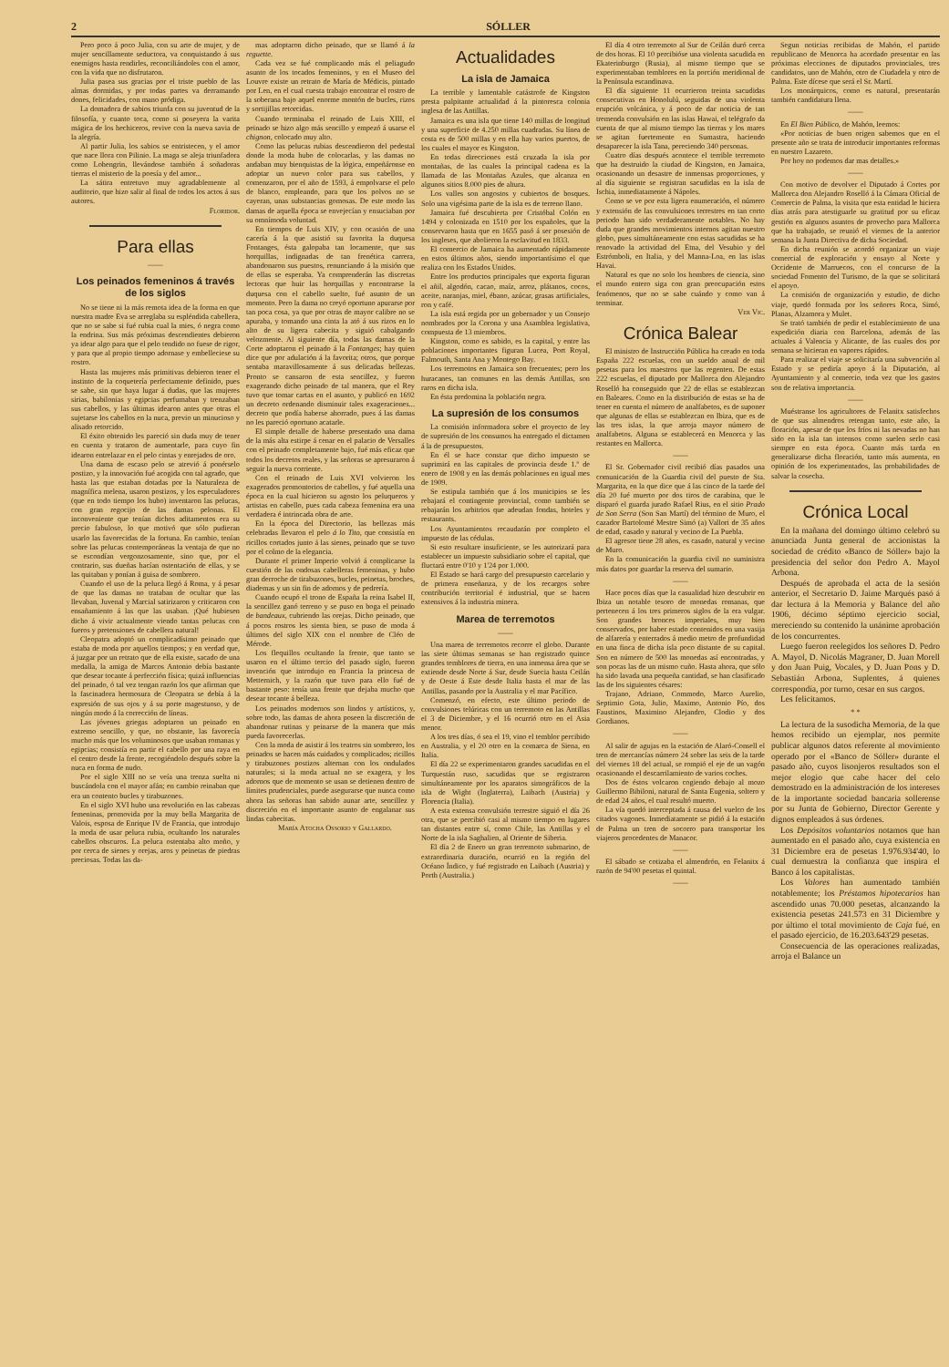2 SÓLLER
Pero poco á poco Julia, con su arte de mujer, y de mujer sencillamente seductora, va conquistando á sus enemigos hasta rendirles, reconciliándoles con el amor, con la vida que no disfrutaron.
Julia pasea sus gracias por el triste pueblo de las almas dormidas, y por todas partes va derramando dones, felicidades, con mano pródiga.
La domadora de sabios triunfa con su juventud de la filosofía, y cuanto toca, como si poseyera la varita mágica de los hechiceros, revive con la nueva savia de la alegría.
Al partir Julia, los sabios se entristecen, y el amor que nace llora con Pilinio. La maga se aleja triunfadora como Lohengrin, llevándose también á soñadoras tierras el misterio de la poesía y del amor...
La sátira entretuvo muy agradablemente al auditorio, que hizo salir al final de todos los actos á sus autores.
Floridor.
Para ellas
——
Los peinados femeninos á través de los siglos
No se tiene ni la más remota idea de la forma en que nuestra madre Eva se arreglaba su espléndida cabellera, que no se sabe si fué rubia cual la mies, ó negra como la endrina. Sus más próximas descendientes debieron ya idear algo para que el pelo tendido no fuese de rigor, y para que al propio tiempo adornase y embelleciese su rostro.
Hasta las mujeres más primitivas debieron tener el instinto de la coquetería perfectamente definido, pues se sabe, sin que haya lugar á dudas, que las mujeres sirias, babilonias y egipcias perfumaban y trenzaban sus cabellos, y las últimas idearon antes que otras el sujetarse los cabellos en la nuca, previo un minucioso y alisado retorcido.
El éxito obtenido les pareció sin duda muy de tener en cuenta y trataron de aumentarle, para cuyo fin idearon entrelazar en el pelo cintas y enrejados de oro.
Una dama de escaso pelo se atrevió á ponérselo postizo, y la innovación fué acogida con tal agrado, que hasta las que estaban dotadas por la Naturaleza de magnífica melena, usaron postizos, y los especuladores (que en todo tiempo los hubo) inventaron las pelucas, con gran regocijo de las damas pelonas. El inconveniente que tenían dichos aditamentos era su precio fabuloso, lo que motivó que sólo pudieran usarlo las favorecidas de la fortuna. En cambio, tenían sobre las pelucas contemporáneas la ventaja de que no se escondían vergonzosamente, sino que, por el contrario, sus dueñas hacían ostentación de ellas, y se las quitaban y ponían á guisa de sombrero.
Cuando el uso de la peluca llegó á Roma, y á pesar de que las damas no trataban de ocultar que las llevaban, Juvenal y Marcial satirizaron y criticaron con ensañamiento á las que las usaban. ¡Qué hubiesen dicho á vivir actualmente viendo tantas pelucas con fueros y pretensiones de cabellera natural!
Cleopatra adoptó un complicadísimo peinado que estaba de moda por aquellos tiempos; y en verdad que, á juzgar por un retrato que de ella existe, sacado de una medalla, la amiga de Marcos Antonio debía bastante que desear tocante á perfección física; quizá influencias del peinado, ó tal vez tengan razón los que afirman que la fascinadora hermosura de Cleopatra se debía á la expresión de sus ojos y á su porte magestuoso, y de ningún modo á la corrección de líneas.
Las jóvenes griegas adoptaron un peinado en extremo sencillo, y que, no obstante, las favorecía mucho más que los voluminosos que usaban romanas y egipcias; consistía en partir el cabello por una raya en el centro desde la frente, recogiéndolo después sobre la nuca en forma de nudo.
Por el siglo XIII no se veía una trenza suelta ni buscándola con el mayor afán; en cambio reinaban que era un contento bucles y tirabuzones.
En el siglo XVI hubo una revolución en las cabezas femeninas, promovida por la muy bella Margarita de Valois, esposa de Enrique IV de Francia, que introdujo la moda de usar peluca rubia, ocultando los naturales cabellos obscuros. La peluca ostentaba alto moño, y por cerca de sienes y orejas, aros y peinetas de piedras preciosas. Todas las da-
mas adoptaron dicho peinado, que se llamó á la reguette.
Cada vez se fué complicando más el peliagudo asunto de los tocados femeninos, y en el Museo del Louvre existe un retrato de María de Médicis, pintado por Len, en el cual cuesta trabajo encontrar el rostro de la soberana bajo aquel enorme montón de bucles, rizos y sortijillas retorcidas.
Cuando terminaba el reinado de Luis XIII, el peinado se hizo algo más sencillo y empezó á usarse el chignon, colocado muy alto.
Como las pelucas rubias descendieron del pedestal donde la moda hubo de colocarlas, y las damas no andaban muy bienquistas de la lógica, empeñáronse en adoptar un nuevo color para sus cabellos, y comenzaron, por el año de 1593, á empolvarse el pelo de blanco, empleando, para que los polvos no se cayeran, unas substancias gomosas. De este modo las damas de aquella época se envejecían y ensuciaban por su omnímoda voluntad.
En tiempos de Luis XIV, y con ocasión de una cacería á la que asistió su favorita la duquesa Fontanges, ésta galopaba tan locamente, que sus horquillas, indignadas de tan frenética carrera, abandonaron sus puestos, renunciando á la misión que de ellas se esperaba. Ya comprenderán las discretas lectoras que huir las horquillas y encontrarse la duquesa con el cabello suelto, fué asunto de un momento. Pero la dama no creyó oportuno apurarse por tan poca cosa, ya que por otras de mayor calibre no se apuraba, y tomando una cinta la ató á sus rizos en lo alto de su ligera cabecita y siguió cabalgando velozmente. Al siguiente día, todas las damas de la Corte adoptaron el peinado á la Fontanges; hay quien dice que por adulación á la favorita; otros, que porque sentaba maravillosamente á sus delicadas bellezas. Pronto se cansaron de esta sencillez, y fueron exagerando dicho peinado de tal manera, que el Rey tuvo que tomar cartas en el asunto, y publicó en 1692 un decreto ordenando disminuir tales exageraciones... decreto que podía haberse ahorrado, pues á las damas no les pareció oportuno acatarle.
El simple detalle de haberse presentado una dama de la más alta estirpe á cenar en el palacio de Versalles con el peinado completamente bajo, fué más eficaz que todos los decretos reales, y las señoras se apresuraron á seguir la nueva corriente.
Con el reinado de Luis XVI volvieron los exagerados promontorios de cabellos, y fué aquella una época en la cual hicieron su agosto los peluqueros y artistas en cabello, pues cada cabeza femenina era una verdadera é intrincada obra de arte.
En la época del Directorio, las bellezas más celebradas llevaron el pelo á lo Tito, que consistía en ricillos cortados junto á las sienes, peinado que se tuvo por el colmo de la elegancia.
Durante el primer Imperio volvió á complicarse la cuestión de las ondosas cabelleras femeninas, y hubo gran derroche de tirabuzones, bucles, peinetas, broches, diademas y un sin fin de adornos y de pedrería.
Cuando ocupó el trono de España la reina Isabel II, la sencillez ganó terreno y se puso en boga el peinado de bandeaux, cubriendo las orejas. Dicho peinado, que á pocos rostros les sienta bien, se puso de moda á últimos del siglo XIX con el nombre de Cléo de Mérode.
Los flequillos ocultando la frente, que tanto se usaron en el último tercio del pasado siglo, fueron invención que introdujo en Francia la princesa de Metternich, y la razón que tuvo para ello fué de bastante peso: tenía una frente que dejaba mucho que desear tocante á belleza.
Los peinados modernos son lindos y artísticos, y, sobre todo, las damas de ahora poseen la discreción de abandonar rutinas y peinarse de la manera que más pueda favorecerlas.
Con la moda de asistir á los teatros sin sombrero, los peinados se hacen más cuidados y complicados; ricillos y tirabuzones postizos alternan con los ondulados naturales; si la moda actual no se exagera, y los adornos que de momento se usan se detienen dentro de límites prudenciales, puede asegurarse que nunca como ahora las señoras han sabido aunar arte, sencillez y discreción en el importante asunto de engalanar sus lindas cabecitas.
María Atocha Ossorio y Gallardo.
Actualidades
La isla de Jamaica
La terrible y lamentable catástrofe de Kingston presta palpitante actualidad á la pintoresca colonia inglesa de las Antillas.
Jamaica es una isla que tiene 140 millas de longitud y una superficie de 4.250 millas cuadradas. Su línea de costa es de 500 millas y en ella hay varios puertos, de los cuales el mayor es Kingston.
En todas direcciones está cruzada la isla por montañas, de las cuales la principal cadena es la llamada de las Montañas Azules, que alcanza en algunos sitios 8.000 pies de altura.
Los valles son angostos y cubiertos de bosques. Solo una vigésima parte de la isla es de terreno llano.
Jamaica fué descubierta por Cristóbal Colón en 1494 y colonizada en 1510 por los españoles, que la conservaron hasta que en 1655 pasó á ser posesión de los ingleses, que abolieron la esclavitud en 1833.
El comercio de Jamaica ha aumentado rápidamente en estos últimos años, siendo importantísimo el que realiza con los Estados Unidos.
Entre los productos principales que exporta figuran el añil, algodón, cacao, maíz, arroz, plátanos, cocos, aceite, naranjas, miel, ébano, azúcar, grasas artificiales, ron y café.
La isla está regida por un gobernador y un Consejo nombrados por la Corona y una Asamblea legislativa, compuesta de 13 miembros.
Kingston, como es sabido, es la capital, y entre las poblaciones importantes figuran Lucea, Port Royal, Falmouth, Santa Ana y Montego Bay.
Los terremotos en Jamaica son frecuentes; pero los huracanes, tan comunes en las demás Antillas, son raros en dicha isla.
En ésta predomina la población negra.
La supresión de los consumos
La comisión informadora sobre el proyecto de ley de supresión de los consumos ha entregado el dictamen á la de presupuestos.
En él se hace constar que dicho impuesto se suprimirá en las capitales de provincia desde 1.º de enero de 1908 y en las demás poblaciones en igual mes de 1909.
Se estipula también que á los municipios se les rebajará el contingente provincial, como también se rebajarán los arbitrios que adeudan fondas, hoteles y restaurants.
Los Ayuntamientos recaudarán por completo el impuesto de las cédulas.
Si esto resultare insuficiente, se les autorizará para establecer un impuesto subsidiario sobre el capital, que fluctará entre 0'10 y 1'24 por 1.000.
El Estado se hará cargo del presupuesto carcelario y de primera enseñanza, y de los recargos sobre contribución territorial é industrial, que se hacen extensivos á la industria minera.
Marea de terremotos
——
Una marea de terremotos recorre el globo. Durante las siete últimas semanas se han registrado quince grandes temblores de tierra, en una inmensa área que se extiende desde Norte á Sur, desde Suecia hasta Ceilán y de Oeste á Este desde Italia hasta el mar de las Antillas, pasando por la Australia y el mar Pacífico.
Comenzó, en efecto, este último periodo de convulsiones telúricas con un terremoto en las Antillas el 3 de Diciembre, y el 16 ocurrió otro en el Asia menor.
A los tres días, ó sea el 19, vino el temblor percibido en Australia, y el 20 otro en la comarca de Siena, en Italia.
El día 22 se experimentaron grandes sacudidas en el Turquestán ruso, sacudidas que se registraron simultáneamente por los aparatos simográficos de la isla de Wight (Inglaterra), Laibach (Austria) y Florencia (Italia).
A esta extensa convulsión terrestre siguió el día 26 otra, que se percibió casi al mismo tiempo en lugares tan distantes entre sí, como Chile, las Antillas y el Norte de la isla Saghalien, al Oriente de Siberia.
El día 2 de Enero un gran terremoto submarino, de extraordinaria duración, ocurrió en la región del Océano Índico, y fué registrado en Laibach (Austria) y Porth (Australia.)
El día 4 otro terremoto al Sur de Ceilán duró cerca de dos horas. El 10 percibióse una violenta sacudida en Ekaterinburgo (Rusia), al mismo tiempo que se experimentaban temblores en la porción meridional de la Península escandinava.
El día siguiente 11 ocurrieron treinta sacudidas consecutivas en Honolulú, seguidas de una violenta erupción volcánica, y á poco de dar noticia de tan tremenda convulsión en las islas Hawai, el telégrafo da cuenta de que al mismo tiempo las tierras y los mares se agitan fuertemente en Sumastra, haciendo desaparecer la isla Tana, pereciendo 340 personas.
Cuatro días después acontece el terrible terremoto que ha destruido la ciudad de Kingston, en Jamaica, ocasionando un desastre de inmensas proporciones, y al día siguiente se registran sacudidas en la isla de Ischia, inmediatamente á Nápoles.
Como se ve por esta ligera enumeración, el número y extensión de las convulsiones terrestres en tan corto periodo han sido verdaderamente notables. No hay duda que grandes movimientos internos agitan nuestro globo, pues simultáneamente con estas sacudidas se ha renovado la actividad del Etna, del Vesubio y del Estrómboli, en Italia, y del Manna-Loa, en las islas Havai.
Natural es que no solo los hombres de ciencia, sino el mundo entero siga con gran preocupación estos fenómenos, que no se sabe cuándo y como van á terminar.
Ver Vic.
Crónica Balear
El ministro de Instrucción Pública ha creado en toda España 222 escuelas, con un sueldo anual de mil pesetas para los maestros que las regenten. De estas 222 escuelas, el diputado por Mallorca don Alejandro Roselló ha conseguido que 22 de ellas se establezcan en Baleares. Como en la distribución de estas se ha de tener en cuenta el número de analfabetos, es de suponer que algunas de ellas se establezcan en Ibiza, que es de las tres islas, la que arroja mayor número de analfabetos. Alguna se establecerá en Menorca y las restantes en Mallorca.
——
El Sr. Gobernador civil recibió días pasados una comunicación de la Guardia civil del puesto de Sta. Margarita, en la que dice que á las cinco de la tarde del día 20 fué muerto por dos tiros de carabina, que le disparó el guarda jurado Rafael Rius, en el sitio Prado de Son Serra (Son San Martí) del término de Muro, el cazador Bartolomé Mestre Simó (a) Vallori de 35 años de edad, casado y natural y vecino de La Puebla.
El agresor tiene 28 años, es casado, natural y vecino de Muro.
En la comunicación la guardia civil no suministra más datos por guardar la reserva del sumario.
——
Hace pocos días que la casualidad hizo descubrir en Ibiza un notable tesoro de monedas romanas, que pertenecen á los tres primeros siglos de la era vulgar. Son grandes bronces imperiales, muy bien conservados, por haber estado contenidos en una vasija de alfarería y enterrados á medio metro de profundidad en una finca de dicha isla poco distante de su capital. Son en número de 500 las monedas así encontradas, y son pocas las de un mismo cuño. Hasta ahora, que sólo ha sido lavada una pequeña cantidad, se han clasificado las de los siguientes césares:
Trajano, Adriano, Commodo, Marco Aurelio, Septimio Gota, Julio, Maximo, Antonio Pío, dos Faustinos, Maximino Alejandro, Clodio y dos Gordianos.
——
Al salir de agujas en la estación de Alaró-Consell el tren de mercancías número 24 sobre las seis de la tarde del viernes 18 del actual, se rompió el eje de un vagón ocasionando el descarrilamiento de varios coches.
Dos de éstos volcaron cogiendo debajo al mozo Guillermo Bibiloni, natural de Santa Eugenia, soltero y de edad 24 años, el cual resultó muerto.
La vía quedó interceptada á causa del vuelco de los citados vagones. Inmediatamente se pidió á la estación de Palma un tren de socorro para transportar los viajeros procedentes de Manacor.
——
El sábado se cotizaba el almendrón, en Felanitx á razón de 94'00 pesetas el quintal.
——
Segun noticias recibidas de Mahón, el partido republicano de Menorca ha acordado presentar en las próximas elecciones de diputados provinciales, tres candidatos, uno de Mahón, otro de Ciudadela y otro de Palma. Este dícese que será el Sr. Martí.
Los monárquicos, como es natural, presentarán también candidatura llena.
——
En El Bien Público, de Mahón, leemos:
«Por noticias de buen origen sabemos que en el presente año se trata de introducir importantes reformas en nuestro Lazareto.
Por hoy no podemos dar mas detalles.»
——
Con motivo de devolver el Diputado á Cortes por Mallorca don Alejandro Roselló á la Cámara Oficial de Comercio de Palma, la visita que esta entidad le hiciera días atrás para atestiguarle su gratitud por su eficaz gestión en algunos asuntos de provecho para Mallorca que ha trabajado, se reunió el viernes de la anterior semana la Junta Directiva de dicha Sociedad.
En dicha reunión se acordó organizar un viaje comercial de exploración y ensayo al Norte y Occidente de Marruecos, con el concurso de la sociedad Fomento del Turismo, de la que se solicitará el apoyo.
La comisión de organización y estudio, de dicho viaje, quedó formada por los señores Roca, Simó, Planas, Alzamora y Mulet.
Se trató también de pedir el establecimiento de una expedición diaria con Barcelona, además de las actuales á Valencia y Alicante, de las cuales dos por semana se hicieran en vapores rápidos.
Para realizar el viaje se solicitaría una subvención al Estado y se pediría apoyo á la Diputación, al Ayuntamiento y al comercio, toda vez que los gastos son de relativa importancia.
——
Muéstranse los agricultores de Felanitx satisfechos de que sus almendros retengan tanto, este año, la floración, apesar de que los fríos ni las nevadas no han sido en la isla tan intensos como suelen serlo casi siempre en esta época. Cuanto más tarda en generalizarse dicha floración, tanto más aumenta, en opinión de los experimentados, las probabilidades de salvar la cosecha.
Crónica Local
En la mañana del domingo último celebró su anunciada Junta general de accionistas la sociedad de crédito «Banco de Sóller» bajo la presidencia del señor don Pedro A. Mayol Arbona.
Después de aprobada el acta de la sesión anterior, el Secretario D. Jaime Marqués pasó á dar lectura á la Memoria y Balance del año 1906, décimo séptimo ejercicio social, mereciendo su contenido la unánime aprobación de los concurrentes.
Luego fueron reelegidos los señores D. Pedro A. Mayol, D. Nicolás Magraner, D. Juan Morell y don Juan Puig, Vocales, y D. Juan Pons y D. Sebastián Arbona, Suplentes, á quienes correspondía, por turno, cesar en sus cargos.
Les felicitamos.
* *
La lectura de la susodicha Memoria, de la que hemos recibido un ejemplar, nos permite publicar algunos datos referente al movimiento operado por el «Banco de Sóller» durante el pasado año, cuyos lisonjeros resultados son el mejor elogio que cabe hacer del celo demostrado en la administración de los intereses de la importante sociedad bancaria sollerense por su Junta de Gobierno, Director Gerente y dignos empleados á sus órdenes.
Los Depósitos voluntarios notamos que han aumentado en el pasado año, cuya existencia en 31 Diciembre era de pesetas 1.976.934'40, lo cual demuestra la confianza que inspira el Banco á los capitalistas.
Los Valores han aumentado también notablemente; los Préstamos hipotecarios han ascendido unas 70.000 pesetas, alcanzando la existencia pesetas 241.573 en 31 Diciembre y por último el total movimiento de Caja fué, en el pasado ejercicio, de 16.203.643'29 pesetas.
Consecuencia de las operaciones realizadas, arroja el Balance un